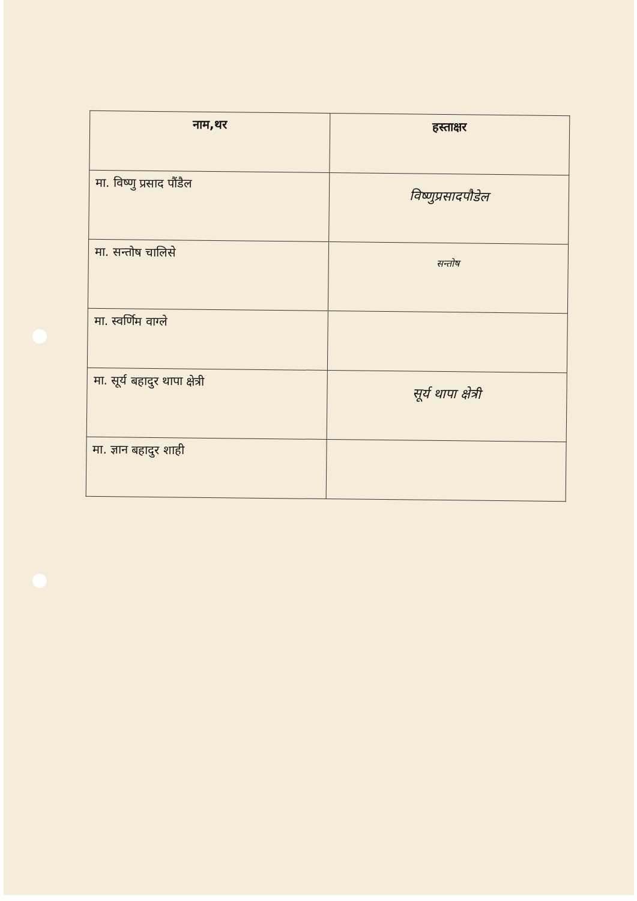| नाम,थर | हस्ताक्षर |
| --- | --- |
| मा. विष्णु प्रसाद पौंडैल | विष्णुप्रसादपौडेल |
| मा. सन्तोष चालिसे | सन्तोष |
| मा. स्वर्णिम वाग्ले | |
| मा. सूर्य बहादुर थापा क्षेत्री | सूर्य थापा क्षेत्री |
| मा. ज्ञान बहादुर शाही | |